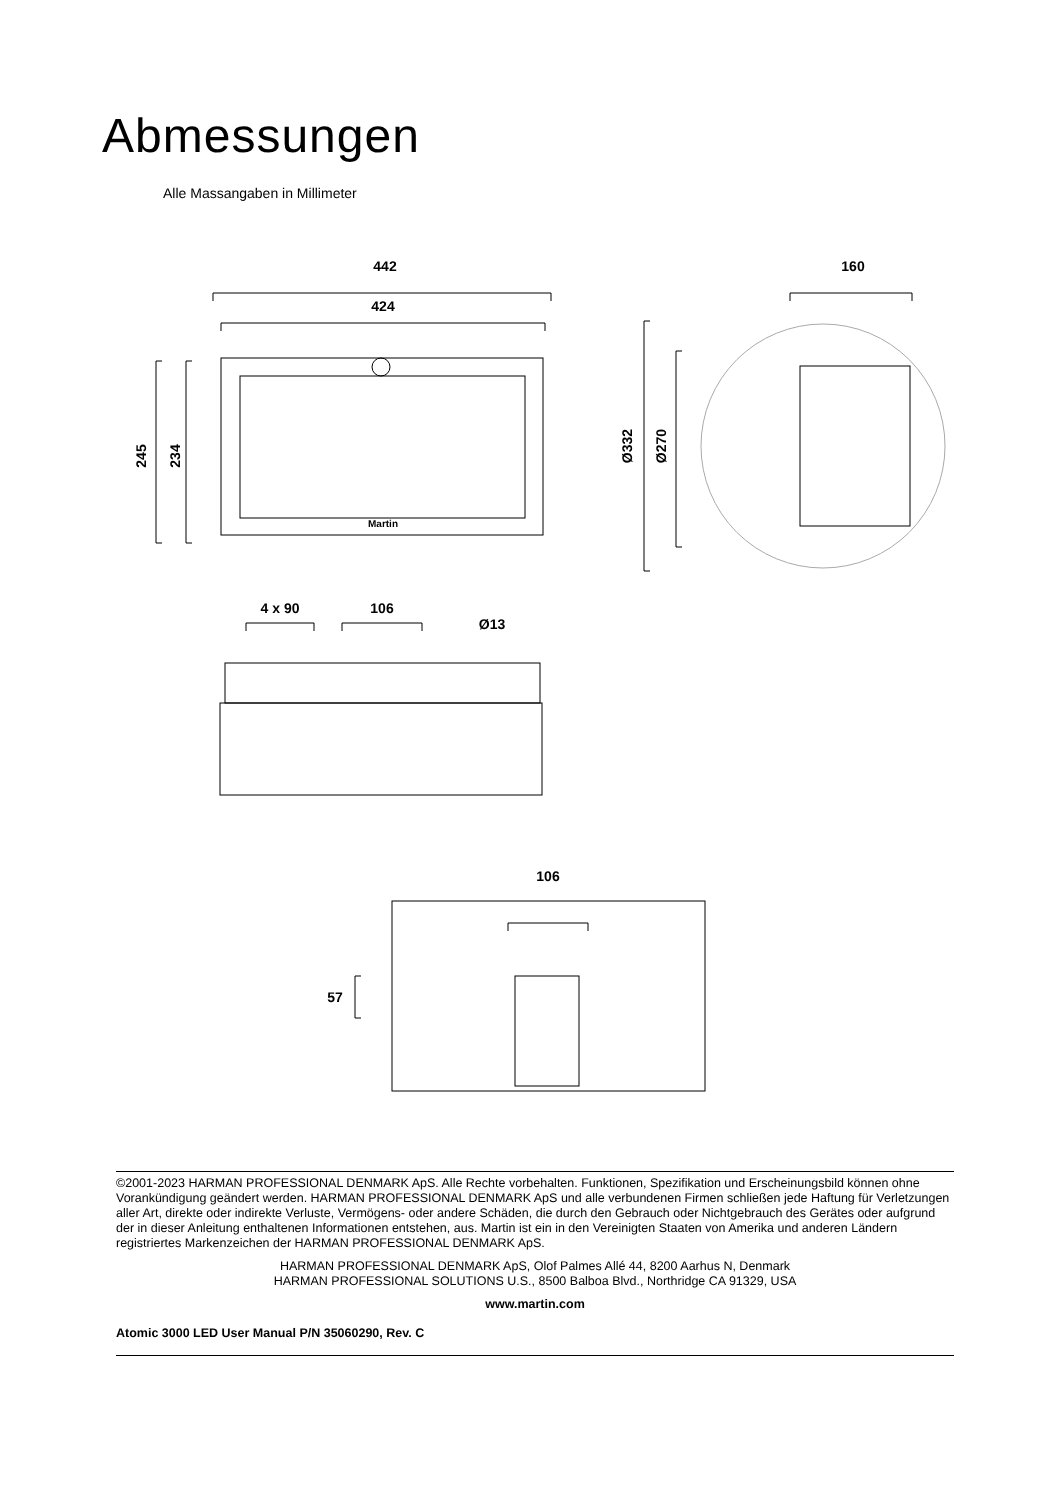Abmessungen
Alle Massangaben in Millimeter
442
424
245
234
160
Ø332
Ø270
4 x 90
106
Ø13
106
57
Martin
©2001-2023 HARMAN PROFESSIONAL DENMARK ApS. Alle Rechte vorbehalten. Funktionen, Spezifikation und Erscheinungsbild können ohne Vorankündigung geändert werden. HARMAN PROFESSIONAL DENMARK ApS und alle verbundenen Firmen schließen jede Haftung für Verletzungen aller Art, direkte oder indirekte Verluste, Vermögens- oder andere Schäden, die durch den Gebrauch oder Nichtgebrauch des Gerätes oder aufgrund der in dieser Anleitung enthaltenen Informationen entstehen, aus. Martin ist ein in den Vereinigten Staaten von Amerika und anderen Ländern registriertes Markenzeichen der HARMAN PROFESSIONAL DENMARK ApS.
HARMAN PROFESSIONAL DENMARK ApS, Olof Palmes Allé 44, 8200 Aarhus N, Denmark
HARMAN PROFESSIONAL SOLUTIONS U.S., 8500 Balboa Blvd., Northridge CA 91329, USA
www.martin.com
Atomic 3000 LED User Manual P/N 35060290, Rev. C